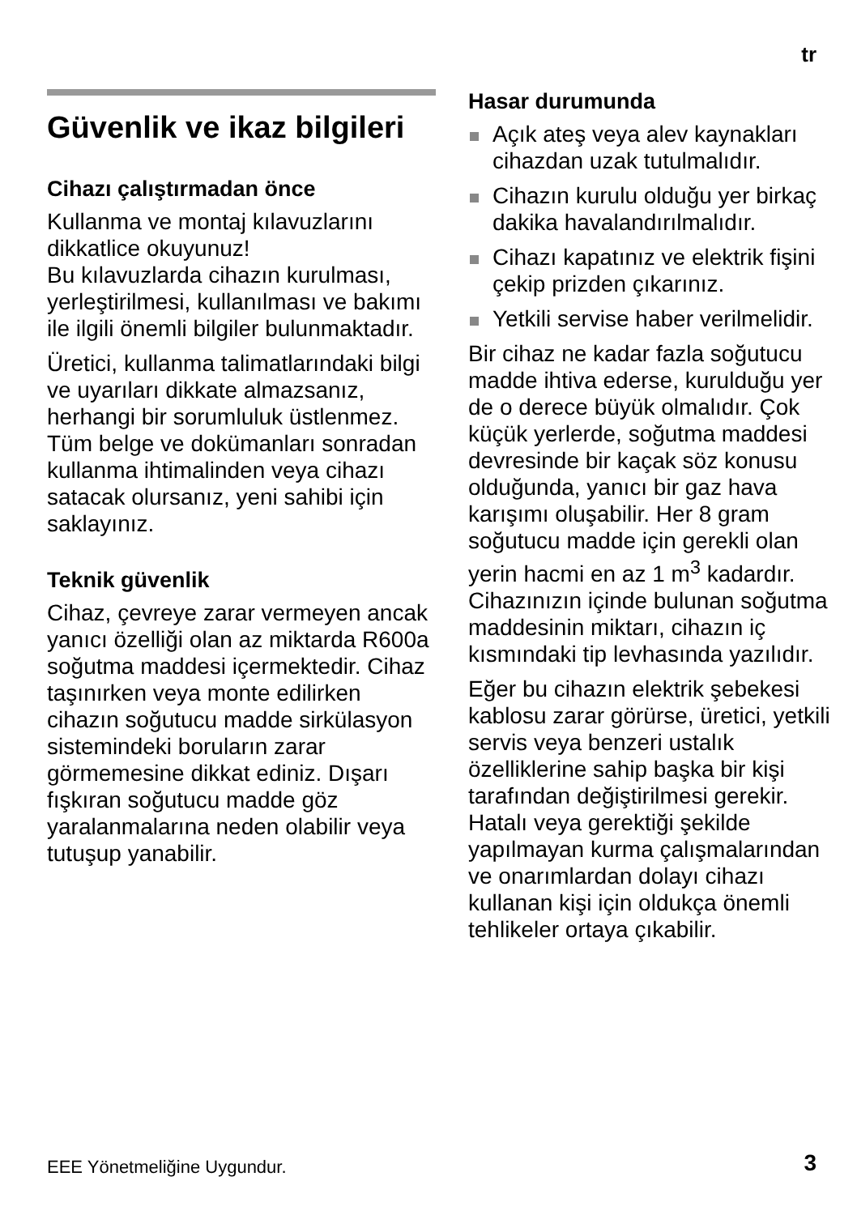tr
Güvenlik ve ikaz bilgileri
Cihazı çalıştırmadan önce
Kullanma ve montaj kılavuzlarını dikkatlice okuyunuz!
Bu kılavuzlarda cihazın kurulması, yerleştirilmesi, kullanılması ve bakımı ile ilgili önemli bilgiler bulunmaktadır.
Üretici, kullanma talimatlarındaki bilgi ve uyarıları dikkate almazsanız, herhangi bir sorumluluk üstlenmez. Tüm belge ve dokümanları sonradan kullanma ihtimalinden veya cihazı satacak olursanız, yeni sahibi için saklayınız.
Teknik güvenlik
Cihaz, çevreye zarar vermeyen ancak yanıcı özelliği olan az miktarda R600a soğutma maddesi içermektedir. Cihaz taşınırken veya monte edilirken cihazın soğutucu madde sirkülasyon sistemindeki boruların zarar görmemesine dikkat ediniz. Dışarı fışkıran soğutucu madde göz yaralanmalarına neden olabilir veya tutuşup yanabilir.
Hasar durumunda
Açık ateş veya alev kaynakları cihazdan uzak tutulmalıdır.
Cihazın kurulu olduğu yer birkaç dakika havalandırılmalıdır.
Cihazı kapatınız ve elektrik fişini çekip prizden çıkarınız.
Yetkili servise haber verilmelidir.
Bir cihaz ne kadar fazla soğutucu madde ihtiva ederse, kurulduğu yer de o derece büyük olmalıdır. Çok küçük yerlerde, soğutma maddesi devresinde bir kaçak söz konusu olduğunda, yanıcı bir gaz hava karışımı oluşabilir. Her 8 gram soğutucu madde için gerekli olan yerin hacmi en az 1 m<sup>3</sup> kadardır. Cihazınızın içinde bulunan soğutma maddesinin miktarı, cihazın iç kısmındaki tip levhasında yazılıdır.
Eğer bu cihazın elektrik şebekesi kablosu zarar görürse, üretici, yetkili servis veya benzeri ustalık özelliklerine sahip başka bir kişi tarafından değiştirilmesi gerekir. Hatalı veya gerektiği şekilde yapılmayan kurma çalışmalarından ve onarımlardan dolayı cihazı kullanan kişi için oldukça önemli tehlikeler ortaya çıkabilir.
EEE Yönetmeliğine Uygundur. 3